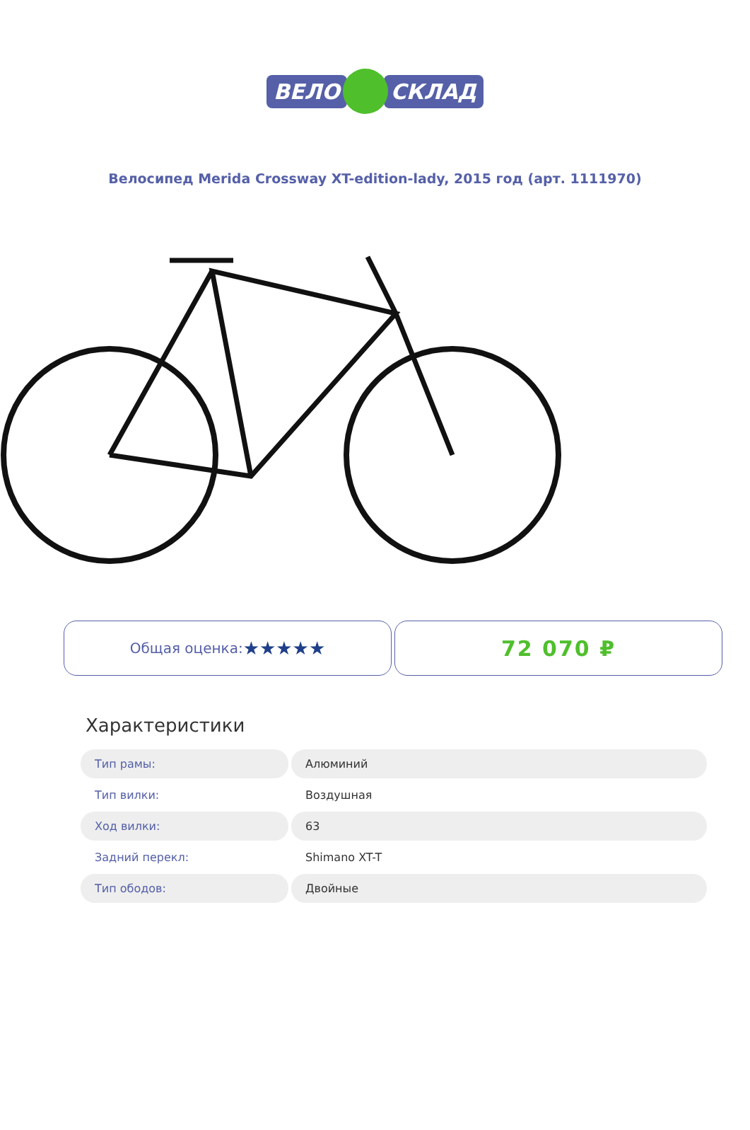ВЕЛО СКЛАД
Велосипед Merida Crossway XT-edition-lady, 2015 год (арт. 1111970)
Общая оценка: ★★★★★
72 070 ₽
Характеристики
| Тип рамы: | Алюминий |
| Тип вилки: | Воздушная |
| Ход вилки: | 63 |
| Задний перекл: | Shimano XT-T |
| Тип ободов: | Двойные |